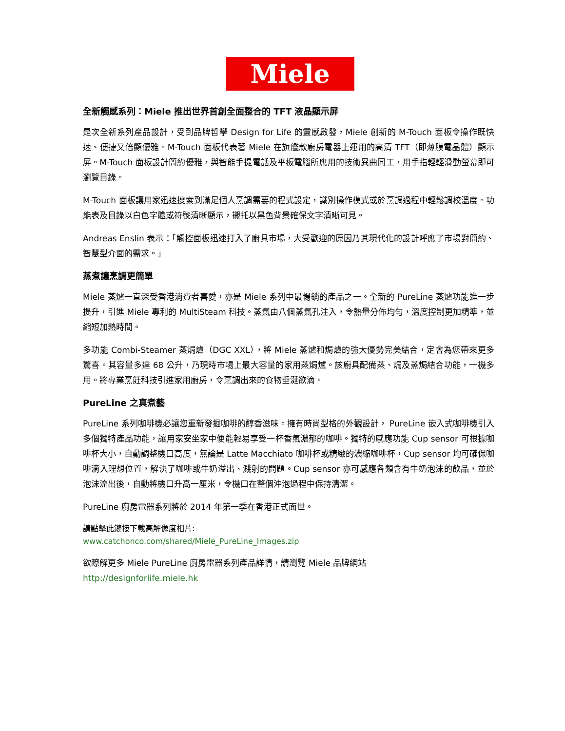Miele
全新觸感系列：Miele 推出世界首創全面整合的 TFT 液晶顯示屏
是次全新系列產品設計，受到品牌哲學 Design for Life 的靈感啟發，Miele 創新的 M-Touch 面板令操作既快速、便捷又倍顯優雅。M-Touch 面板代表著 Miele 在旗艦款廚房電器上運用的高清 TFT（即薄膜電晶體）顯示屏。M-Touch 面板設計簡約優雅，與智能手提電話及平板電腦所應用的技術異曲同工，用手指輕輕滑動螢幕即可瀏覽目錄。
M-Touch 面板讓用家迅速搜索到滿足個人烹調需要的程式設定，識別操作模式或於烹調過程中輕鬆調校溫度。功能表及目錄以白色字體或符號清晰顯示，襯托以黑色背景確保文字清晰可見。
Andreas Enslin 表示：「觸控面板迅速打入了廚具市場，大受歡迎的原因乃其現代化的設計呼應了市場對簡約、智慧型介面的需求。」
蒸煮讓烹調更簡單
Miele 蒸爐一直深受香港消費者喜愛，亦是 Miele 系列中最暢銷的產品之一。全新的 PureLine 蒸爐功能進一步提升，引進 Miele 專利的 MultiSteam 科技。蒸氣由八個蒸氣孔注入，令熱量分佈均勻，溫度控制更加精準，並縮短加熱時間。
多功能 Combi-Steamer 蒸焗爐（DGC XXL），將 Miele 蒸爐和焗爐的強大優勢完美結合，定會為您帶來更多驚喜。其容量多達 68 公升，乃現時市場上最大容量的家用蒸焗爐。該廚具配備蒸、焗及蒸焗結合功能，一機多用。將專業烹飪科技引進家用廚房，令烹調出來的食物垂涎欲滴。
PureLine 之真煮藝
PureLine 系列咖啡機必讓您重新發掘咖啡的醇香滋味。擁有時尚型格的外觀設計， PureLine 嵌入式咖啡機引入多個獨特產品功能，讓用家安坐家中便能輕易享受一杯香氣濃郁的咖啡。獨特的感應功能 Cup sensor 可根據咖啡杯大小，自動調整機口高度，無論是 Latte Macchiato 咖啡杯或精緻的濃縮咖啡杯，Cup sensor 均可確保咖啡滴入理想位置，解決了咖啡或牛奶溢出、濺射的問題。Cup sensor 亦可感應各類含有牛奶泡沫的飲品，並於泡沫流出後，自動將機口升高一厘米，令機口在整個沖泡過程中保持清潔。
PureLine 廚房電器系列將於 2014 年第一季在香港正式面世。
請點擊此鏈接下載高解像度相片:
www.catchonco.com/shared/Miele_PureLine_Images.zip
欲瞭解更多 Miele PureLine 廚房電器系列產品詳情，請瀏覽 Miele 品牌網站
http://designforlife.miele.hk